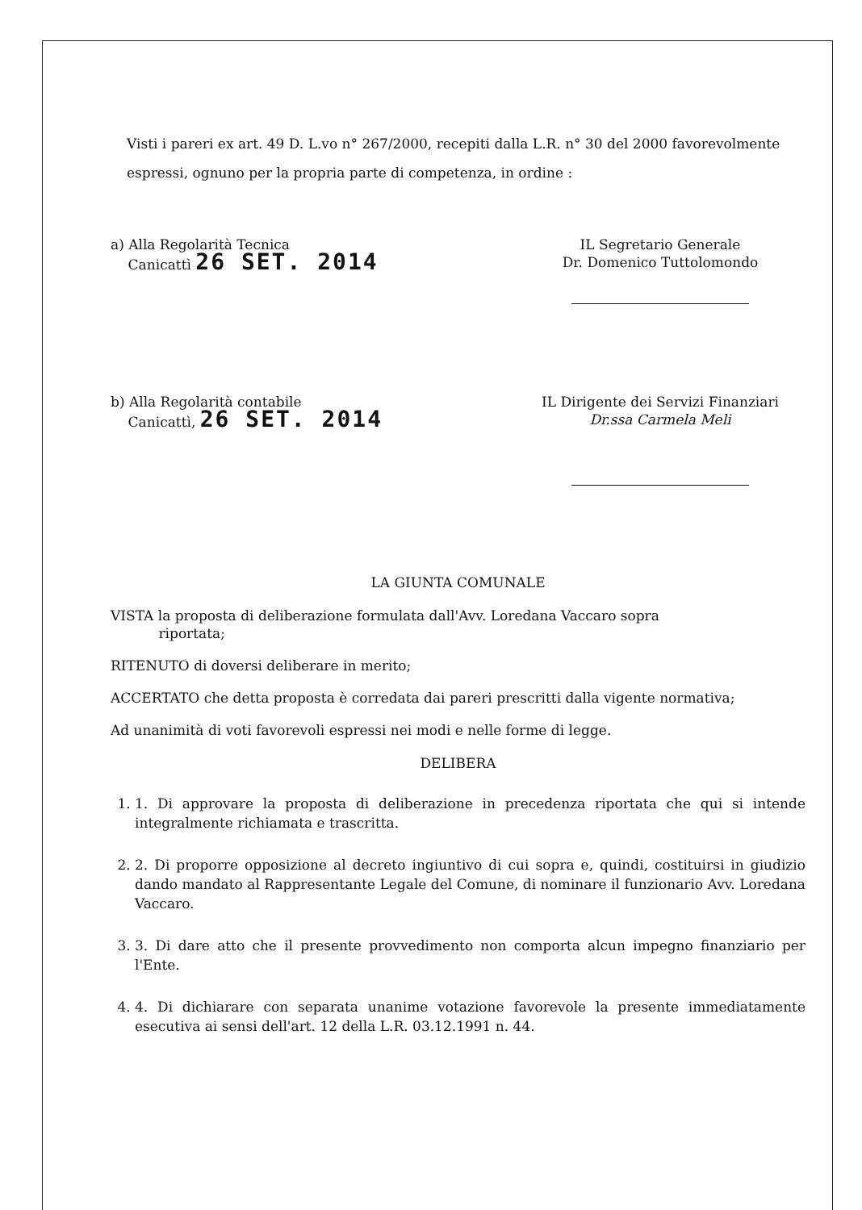Visti i pareri ex art. 49 D. L.vo n° 267/2000, recepiti dalla L.R. n° 30 del 2000 favorevolmente espressi, ognuno per la propria parte di competenza, in ordine :
a) Alla Regolarità Tecnica
Canicattì 26 SET. 2014
IL Segretario Generale
Dr. Domenico Tuttolomondo
b) Alla Regolarità contabile
Canicattì, 26 SET. 2014
IL Dirigente dei Servizi Finanziari
Dr.ssa Carmela Meli
LA GIUNTA COMUNALE
VISTA la proposta di deliberazione formulata dall'Avv. Loredana Vaccaro sopra
riportata;
RITENUTO di doversi deliberare in merito;
ACCERTATO che detta proposta è corredata dai pareri prescritti dalla vigente normativa;
Ad unanimità di voti favorevoli espressi nei modi e nelle forme di legge.
DELIBERA
1. 1. Di approvare la proposta di deliberazione in precedenza riportata che qui si intende integralmente richiamata e trascritta.
2. 2. Di proporre opposizione al decreto ingiuntivo di cui sopra e, quindi, costituirsi in giudizio dando mandato al Rappresentante Legale del Comune, di nominare il funzionario Avv. Loredana Vaccaro.
3. 3. Di dare atto che il presente provvedimento non comporta alcun impegno finanziario per l'Ente.
4. 4. Di dichiarare con separata unanime votazione favorevole la presente immediatamente esecutiva ai sensi dell'art. 12 della L.R. 03.12.1991 n. 44.